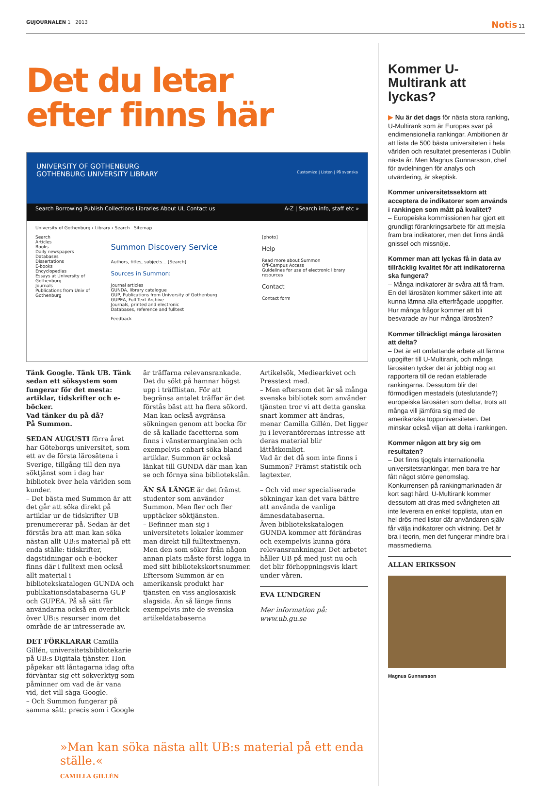GUJOURNALEN 1 | 2013 Notis 11
Det du letar
efter finns här
UNIVERSITY OF GOTHENBURG
GOTHENBURG UNIVERSITY LIBRARY Customize | Listen | På svenska
Search Borrowing Publish Collections Libraries About UL Contact us A-Z | Search info, staff etc »
University of Gothenburg › Library › Search Sitemap
Search
Articles
Books
Daily newspapers
Databases
Dissertations
E-books
Encyclopedias
Essays at University of Gothenburg
Journals
Publications from Univ of Gothenburg
Summon Discovery Service
Authors, titles, subjects... [Search]
Sources in Summon:
Journal articles
GUNDA, library catalogue
GUP, Publications from University of Gothenburg
GUPEA, Full Text Archive
Journals, printed and electronic
Databases, reference and fulltext
Feedback
[photo]
Help
Read more about Summon
Off-Campus Access
Guidelines for use of electronic library resources
Contact
Contact form
Tänk Google. Tänk UB. Tänk sedan ett söksystem som fungerar för det mesta: artiklar, tidskrifter och e-böcker.
Vad tänker du på då?
På Summon.
SEDAN AUGUSTI förra året har Göteborgs universitet, som ett av de första lärosätena i Sverige, tillgång till den nya söktjänst som i dag har bibliotek över hela världen som kunder.
– Det bästa med Summon är att det går att söka direkt på artiklar ur de tidskrifter UB prenumererar på. Sedan är det förstås bra att man kan söka nästan allt UB:s material på ett enda ställe: tidskrifter, dagstidningar och e-böcker finns där i fulltext men också allt material i bibliotekskatalogen GUNDA och publikationsdatabaserna GUP och GUPEA. På så sätt får användarna också en överblick över UB:s resurser inom det område de är intresserade av.
DET FÖRKLARAR Camilla Gillén, universitetsbibliotekarie på UB:s Digitala tjänster. Hon påpekar att låntagarna idag ofta förväntar sig ett sökverktyg som påminner om vad de är vana vid, det vill säga Google.
– Och Summon fungerar på samma sätt: precis som i Google
är träffarna relevansrankade. Det du sökt på hamnar högst upp i träfflistan. För att begränsa antalet träffar är det förstås bäst att ha flera sökord. Man kan också avgränsa sökningen genom att bocka för de så kallade facetterna som finns i vänstermarginalen och exempelvis enbart söka bland artiklar. Summon är också länkat till GUNDA där man kan se och förnya sina bibliotekslån.
ÄN SÅ LÄNGE är det främst studenter som använder Summon. Men fler och fler upptäcker söktjänsten.
– Befinner man sig i universitetets lokaler kommer man direkt till fulltextmenyn. Men den som söker från någon annan plats måste först logga in med sitt bibliotekskortsnummer.
Eftersom Summon är en amerikansk produkt har tjänsten en viss anglosaxisk slagsida. Än så länge finns exempelvis inte de svenska artikeldatabaserna
Artikelsök, Mediearkivet och Presstext med.
– Men eftersom det är så många svenska bibliotek som använder tjänsten tror vi att detta ganska snart kommer att ändras, menar Camilla Gillén. Det ligger ju i leverantörernas intresse att deras material blir lättåtkomligt.
Vad är det då som inte finns i Summon? Främst statistik och lagtexter.
– Och vid mer specialiserade sökningar kan det vara bättre att använda de vanliga ämnesdatabaserna.
Även bibliotekskatalogen GUNDA kommer att förändras och exempelvis kunna göra relevansrankningar. Det arbetet håller UB på med just nu och det blir förhoppningsvis klart under våren.
EVA LUNDGREN
Mer information på:
www.ub.gu.se
»Man kan söka nästa allt UB:s material på ett enda ställe.«
CAMILLA GILLÉN
Kommer U-Multirank att lyckas?
▶ Nu är det dags för nästa stora ranking, U-Multirank som är Europas svar på endimensionella rankingar. Ambitionen är att lista de 500 bästa universiteten i hela världen och resultatet presenteras i Dublin nästa år. Men Magnus Gunnarsson, chef för avdelningen för analys och utvärdering, är skeptisk.
Kommer universitetssektorn att acceptera de indikatorer som används i rankingen som mått på kvalitet?
– Europeiska kommissionen har gjort ett grundligt förankringsarbete för att mejsla fram bra indikatorer, men det finns ändå gnissel och missnöje.
Kommer man att lyckas få in data av tillräcklig kvalitet för att indikatorerna ska fungera?
– Många indikatorer är svåra att få fram. En del lärosäten kommer säkert inte att kunna lämna alla efterfrågade uppgifter. Hur många frågor kommer att bli besvarade av hur många lärosäten?
Kommer tillräckligt många lärosäten att delta?
– Det är ett omfattande arbete att lämna uppgifter till U-Multirank, och många lärosäten tycker det är jobbigt nog att rapportera till de redan etablerade rankingarna. Dessutom blir det förmodligen mestadels (uteslutande?) europeiska lärosäten som deltar, trots att många vill jämföra sig med de amerikanska toppuniversiteten. Det minskar också viljan att delta i rankingen.
Kommer någon att bry sig om resultaten?
– Det finns tjogtals internationella universitetsrankingar, men bara tre har fått något större genomslag. Konkurrensen på rankingmarknaden är kort sagt hård. U-Multirank kommer dessutom att dras med svårigheten att inte leverera en enkel topplista, utan en hel drös med listor där användaren själv får välja indikatorer och viktning. Det är bra i teorin, men det fungerar mindre bra i massmedierna.
ALLAN ERIKSSON
Magnus Gunnarsson